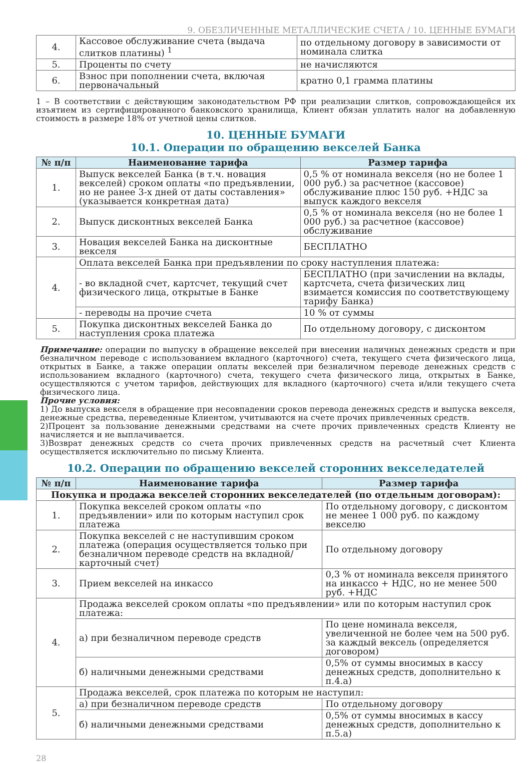9. ОБЕЗЛИЧЕННЫЕ МЕТАЛЛИЧЕСКИЕ СЧЕТА / 10. ЦЕННЫЕ БУМАГИ
| 4. | Кассовое обслуживание счета (выдача слитков платины) <sup>1</sup> | по отдельному договору в зависимости от номинала слитка |
| 5. | Проценты по счету | не начисляются |
| 6. | Взнос при пополнении счета, включая первоначальный | кратно 0,1 грамма платины |
1 – В соответствии с действующим законодательством РФ при реализации слитков, сопровождающейся их изъятием из сертифицированного банковского хранилища, Клиент обязан уплатить налог на добавленную стоимость в размере 18% от учетной цены слитков.
10. ЦЕННЫЕ БУМАГИ
10.1. Операции по обращению векселей Банка
| № п/п | Наименование тарифа | Размер тарифа |
| --- | --- | --- |
| 1. | Выпуск векселей Банка (в т.ч. новация векселей) сроком оплаты «по предъявлении, но не ранее 3-х дней от даты составления» (указывается конкретная дата) | 0,5 % от номинала векселя (но не более 1 000 руб.) за расчетное (кассовое) обслуживание плюс 150 руб. +НДС за выпуск каждого векселя |
| 2. | Выпуск дисконтных векселей Банка | 0,5 % от номинала векселя (но не более 1 000 руб.) за расчетное (кассовое) обслуживание |
| 3. | Новация векселей Банка на дисконтные векселя | БЕСПЛАТНО |
| 4. | Оплата векселей Банка при предъявлении по сроку наступления платежа: | |
| | - во вкладной счет, картсчет, текущий счет физического лица, открытые в Банке | БЕСПЛАТНО (при зачислении на вклады, картсчета, счета физических лиц взимается комиссия по соответствующему тарифу Банка) |
| | - переводы на прочие счета | 10 % от суммы |
| 5. | Покупка дисконтных векселей Банка до наступления срока платежа | По отдельному договору, с дисконтом |
Примечание: операции по выпуску в обращение векселей при внесении наличных денежных средств и при безналичном переводе с использованием вкладного (карточного) счета, текущего счета физического лица, открытых в Банке, а также операции оплаты векселей при безналичном переводе денежных средств с использованием вкладного (карточного) счета, текущего счета физического лица, открытых в Банке, осуществляются с учетом тарифов, действующих для вкладного (карточного) счета и/или текущего счета физического лица.
Прочие условия:
1) До выпуска векселя в обращение при несовпадении сроков перевода денежных средств и выпуска векселя, денежные средства, переведенные Клиентом, учитываются на счете прочих привлеченных средств.
2)Процент за пользование денежными средствами на счете прочих привлеченных средств Клиенту не начисляется и не выплачивается.
3)Возврат денежных средств со счета прочих привлеченных средств на расчетный счет Клиента осуществляется исключительно по письму Клиента.
10.2. Операции по обращению векселей сторонних векселедателей
| № п/п | Наименование тарифа | Размер тарифа |
| --- | --- | --- |
| Покупка и продажа векселей сторонних векселедателей (по отдельным договорам): | | |
| 1. | Покупка векселей сроком оплаты «по предъявлении» или по которым наступил срок платежа | По отдельному договору, с дисконтом не менее 1 000 руб. по каждому векселю |
| 2. | Покупка векселей с не наступившим сроком платежа (операция осуществляется только при безналичном переводе средств на вкладной/карточный счет) | По отдельному договору |
| 3. | Прием векселей на инкассо | 0,3 % от номинала векселя принятого на инкассо + НДС, но не менее 500 руб. +НДС |
| 4. | Продажа векселей сроком оплаты «по предъявлении» или по которым наступил срок платежа: | |
| | а) при безналичном переводе средств | По цене номинала векселя, увеличенной не более чем на 500 руб. за каждый вексель (определяется договором) |
| | б) наличными денежными средствами | 0,5% от суммы вносимых в кассу денежных средств, дополнительно к п.4.а) |
| 5. | Продажа векселей, срок платежа по которым не наступил: | |
| | а) при безналичном переводе средств | По отдельному договору |
| | б) наличными денежными средствами | 0,5% от суммы вносимых в кассу денежных средств, дополнительно к п.5.а) |
28